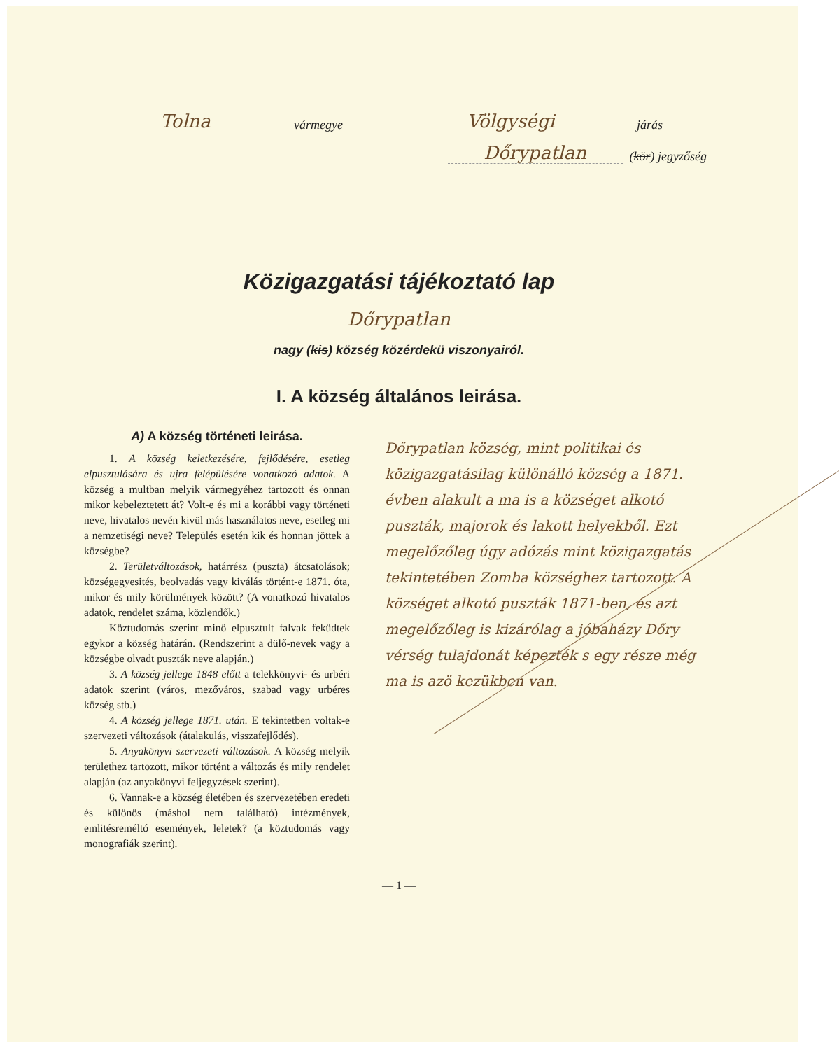Tolna vármegye Völgységi járás
Dőrypatlan (kör) jegyzőség
Közigazgatási tájékoztató lap
Dőrypatlan
nagy (kis) község közérdekü viszonyairól.
I. A község általános leirása.
A) A község történeti leirása.
1. A község keletkezésére, fejlődésére, esetleg elpusztulására és ujra felépülésére vonatkozó adatok. A község a multban melyik vármegyéhez tartozott és onnan mikor kebeleztetett át? Volt-e és mi a korábbi vagy történeti neve, hivatalos nevén kivül más használatos neve, esetleg mi a nemzetiségi neve? Település esetén kik és honnan jöttek a községbe?
2. Területváltozások, határrész (puszta) átcsatolások; községegyesités, beolvadás vagy kiválás történt-e 1871. óta, mikor és mily körülmények között? (A vonatkozó hivatalos adatok, rendelet száma, közlendők.)
Köztudomás szerint minő elpusztult falvak feküdtek egykor a község határán. (Rendszerint a dülő-nevek vagy a községbe olvadt puszták neve alapján.)
3. A község jellege 1848 előtt a telekkönyvi- és urbéri adatok szerint (város, mezőváros, szabad vagy urbéres község stb.)
4. A község jellege 1871. után. E tekintetben voltak-e szervezeti változások (átalakulás, visszafejlődés).
5. Anyakönyvi szervezeti változások. A község melyik területhez tartozott, mikor történt a változás és mily rendelet alapján (az anyakönyvi feljegyzések szerint).
6. Vannak-e a község életében és szervezetében eredeti és különös (máshol nem található) intézmények, emlitésreméltó események, leletek? (a köztudomás vagy monografiák szerint).
Dőrypatlan község, mint politikai és közigazgatásilag különálló község a 1871. évben alakult a ma is a községet alkotó puszták, majorok és lakott helyekből. Ezt megelőzőleg úgy adózás mint közigazgatás tekintetében Zomba községhez tartozott. A községet alkotó puszták 1871-ben, és azt megelőzőleg is kizárólag a jóbaházy Dőry vérség tulajdonát képezték s egy része még ma is azö kezükben van.
— 1 —